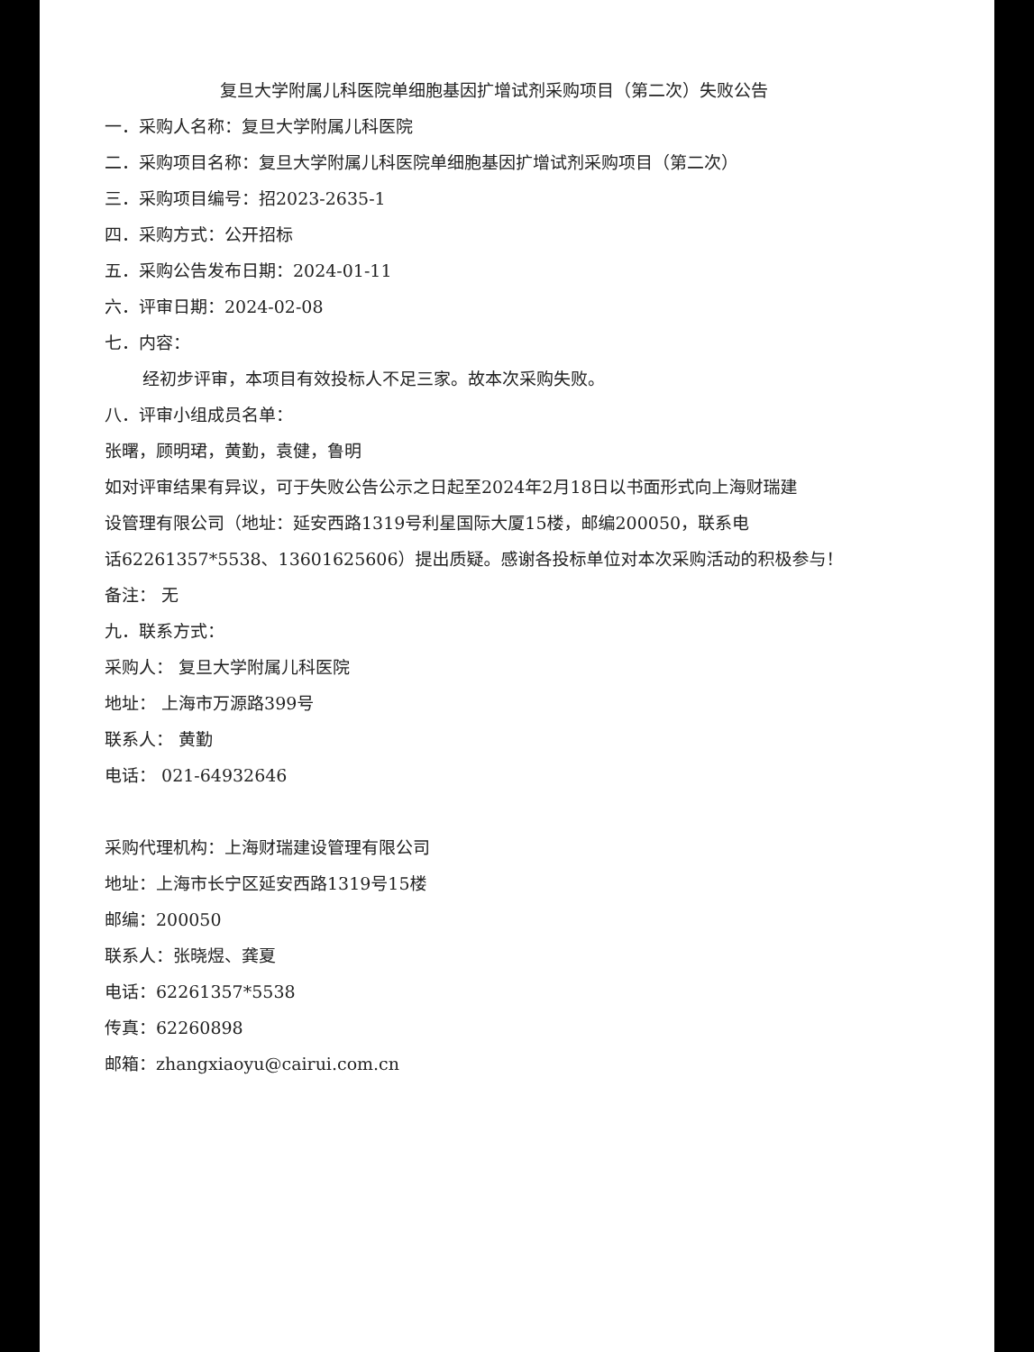复旦大学附属儿科医院单细胞基因扩增试剂采购项目（第二次）失败公告
一．采购人名称：复旦大学附属儿科医院
二．采购项目名称：复旦大学附属儿科医院单细胞基因扩增试剂采购项目（第二次）
三．采购项目编号：招2023-2635-1
四．采购方式：公开招标
五．采购公告发布日期：2024-01-11
六．评审日期：2024-02-08
七．内容：
经初步评审，本项目有效投标人不足三家。故本次采购失败。
八．评审小组成员名单：
张曙，顾明珺，黄勤，袁健，鲁明
如对评审结果有异议，可于失败公告公示之日起至2024年2月18日以书面形式向上海财瑞建
设管理有限公司（地址：延安西路1319号利星国际大厦15楼，邮编200050，联系电
话62261357*5538、13601625606）提出质疑。感谢各投标单位对本次采购活动的积极参与！
备注： 无
九．联系方式：
采购人： 复旦大学附属儿科医院
地址： 上海市万源路399号
联系人： 黄勤
电话： 021-64932646
采购代理机构：上海财瑞建设管理有限公司
地址：上海市长宁区延安西路1319号15楼
邮编：200050
联系人：张晓煜、龚夏
电话：62261357*5538
传真：62260898
邮箱：zhangxiaoyu@cairui.com.cn